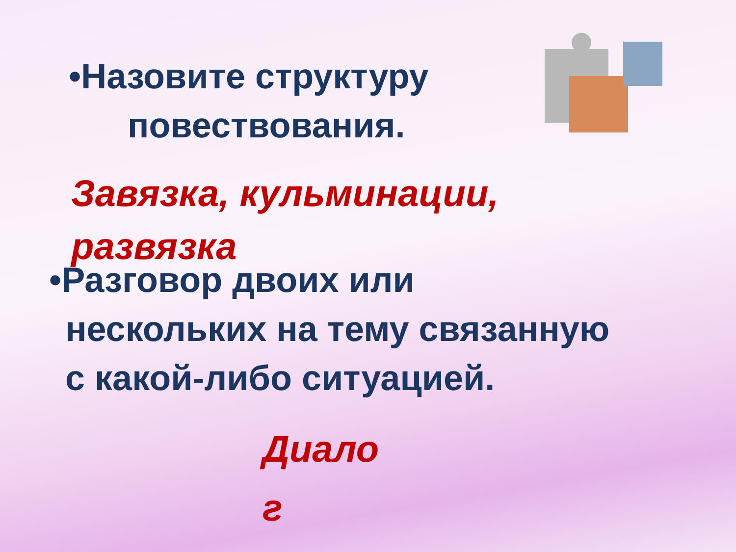•Назовите структуру
повествования.
Завязка, кульминации, развязка
•Разговор двоих или
нескольких на тему связанную
с какой-либо ситуацией.
Диало
г